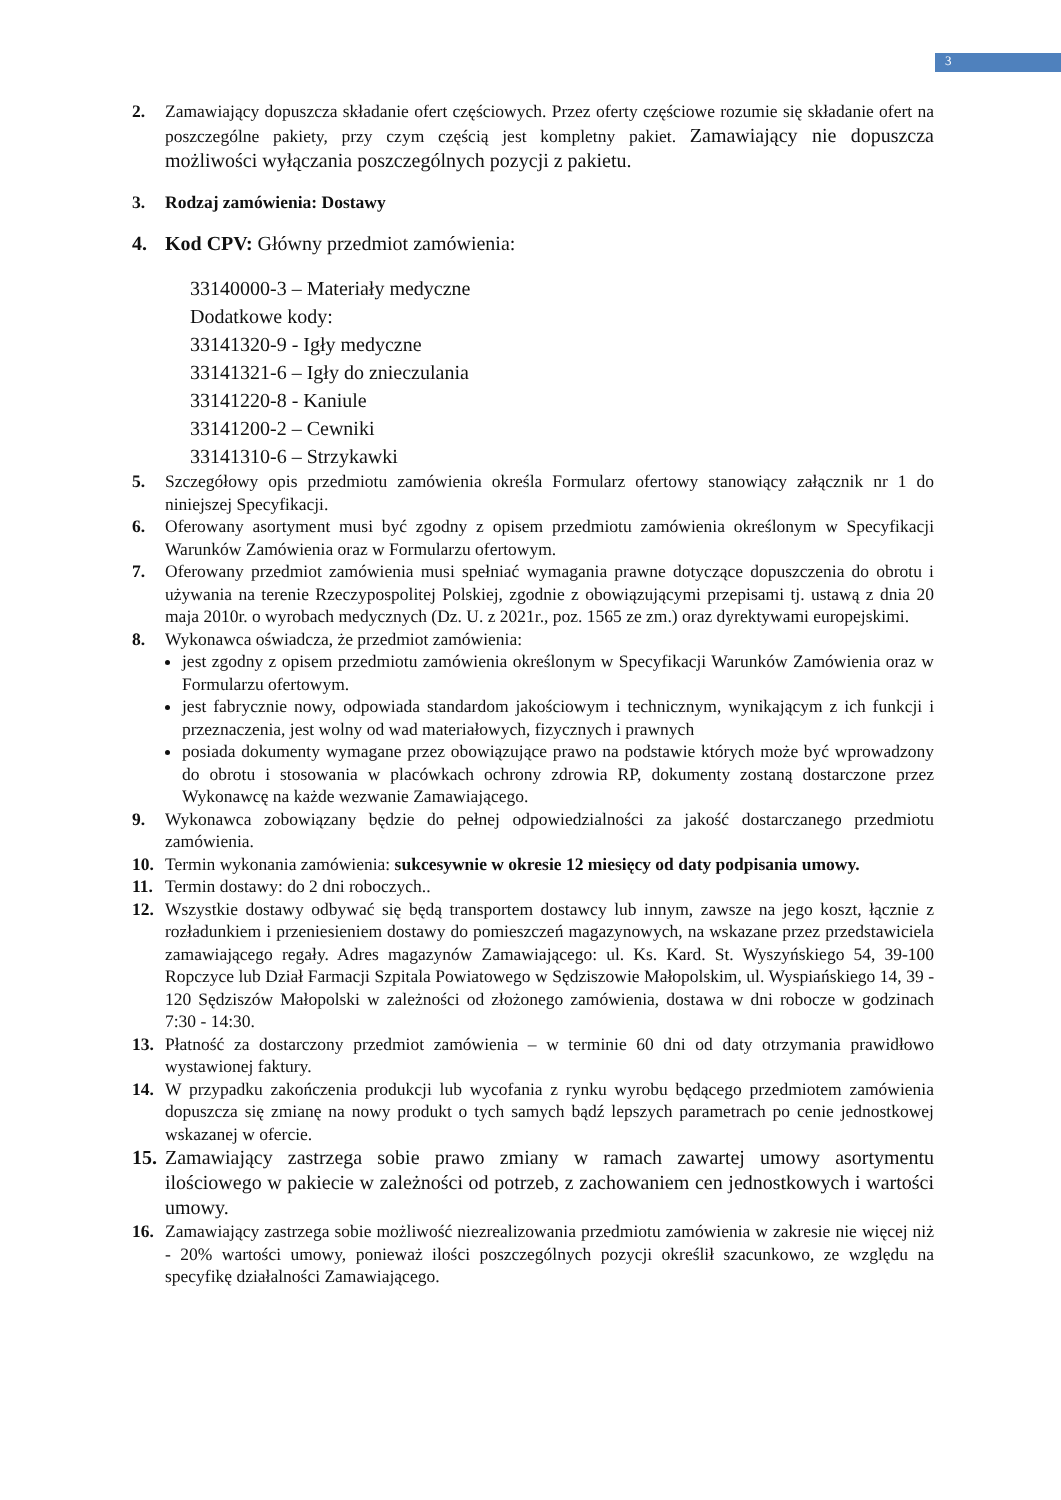3
2. Zamawiający dopuszcza składanie ofert częściowych. Przez oferty częściowe rozumie się składanie ofert na poszczególne pakiety, przy czym częścią jest kompletny pakiet. Zamawiający nie dopuszcza możliwości wyłączania poszczególnych pozycji z pakietu.
3. Rodzaj zamówienia: Dostawy
4. Kod CPV: Główny przedmiot zamówienia:
33140000-3 – Materiały medyczne
Dodatkowe kody:
33141320-9 - Igły medyczne
33141321-6 – Igły do znieczulania
33141220-8 - Kaniule
33141200-2 – Cewniki
33141310-6 – Strzykawki
5. Szczegółowy opis przedmiotu zamówienia określa Formularz ofertowy stanowiący załącznik nr 1 do niniejszej Specyfikacji.
6. Oferowany asortyment musi być zgodny z opisem przedmiotu zamówienia określonym w Specyfikacji Warunków Zamówienia oraz w Formularzu ofertowym.
7. Oferowany przedmiot zamówienia musi spełniać wymagania prawne dotyczące dopuszczenia do obrotu i używania na terenie Rzeczypospolitej Polskiej, zgodnie z obowiązującymi przepisami tj. ustawą z dnia 20 maja 2010r. o wyrobach medycznych (Dz. U. z 2021r., poz. 1565 ze zm.) oraz dyrektywami europejskimi.
8. Wykonawca oświadcza, że przedmiot zamówienia:
jest zgodny z opisem przedmiotu zamówienia określonym w Specyfikacji Warunków Zamówienia oraz w Formularzu ofertowym.
jest fabrycznie nowy, odpowiada standardom jakościowym i technicznym, wynikającym z ich funkcji i przeznaczenia, jest wolny od wad materiałowych, fizycznych i prawnych
posiada dokumenty wymagane przez obowiązujące prawo na podstawie których może być wprowadzony do obrotu i stosowania w placówkach ochrony zdrowia RP, dokumenty zostaną dostarczone przez Wykonawcę na każde wezwanie Zamawiającego.
9. Wykonawca zobowiązany będzie do pełnej odpowiedzialności za jakość dostarczanego przedmiotu zamówienia.
10. Termin wykonania zamówienia: sukcesywnie w okresie 12 miesięcy od daty podpisania umowy.
11. Termin dostawy: do 2 dni roboczych..
12. Wszystkie dostawy odbywać się będą transportem dostawcy lub innym, zawsze na jego koszt, łącznie z rozładunkiem i przeniesieniem dostawy do pomieszczeń magazynowych, na wskazane przez przedstawiciela zamawiającego regały. Adres magazynów Zamawiającego: ul. Ks. Kard. St. Wyszyńskiego 54, 39-100 Ropczyce lub Dział Farmacji Szpitala Powiatowego w Sędziszowie Małopolskim, ul. Wyspiańskiego 14, 39 - 120 Sędziszów Małopolski w zależności od złożonego zamówienia, dostawa w dni robocze w godzinach 7:30 - 14:30.
13. Płatność za dostarczony przedmiot zamówienia – w terminie 60 dni od daty otrzymania prawidłowo wystawionej faktury.
14. W przypadku zakończenia produkcji lub wycofania z rynku wyrobu będącego przedmiotem zamówienia dopuszcza się zmianę na nowy produkt o tych samych bądź lepszych parametrach po cenie jednostkowej wskazanej w ofercie.
15.
Zamawiający zastrzega sobie prawo zmiany w ramach zawartej umowy asortymentu ilościowego w pakiecie w zależności od potrzeb, z zachowaniem cen jednostkowych i wartości umowy.
16. Zamawiający zastrzega sobie możliwość niezrealizowania przedmiotu zamówienia w zakresie nie więcej niż - 20% wartości umowy, ponieważ ilości poszczególnych pozycji określił szacunkowo, ze względu na specyfikę działalności Zamawiającego.